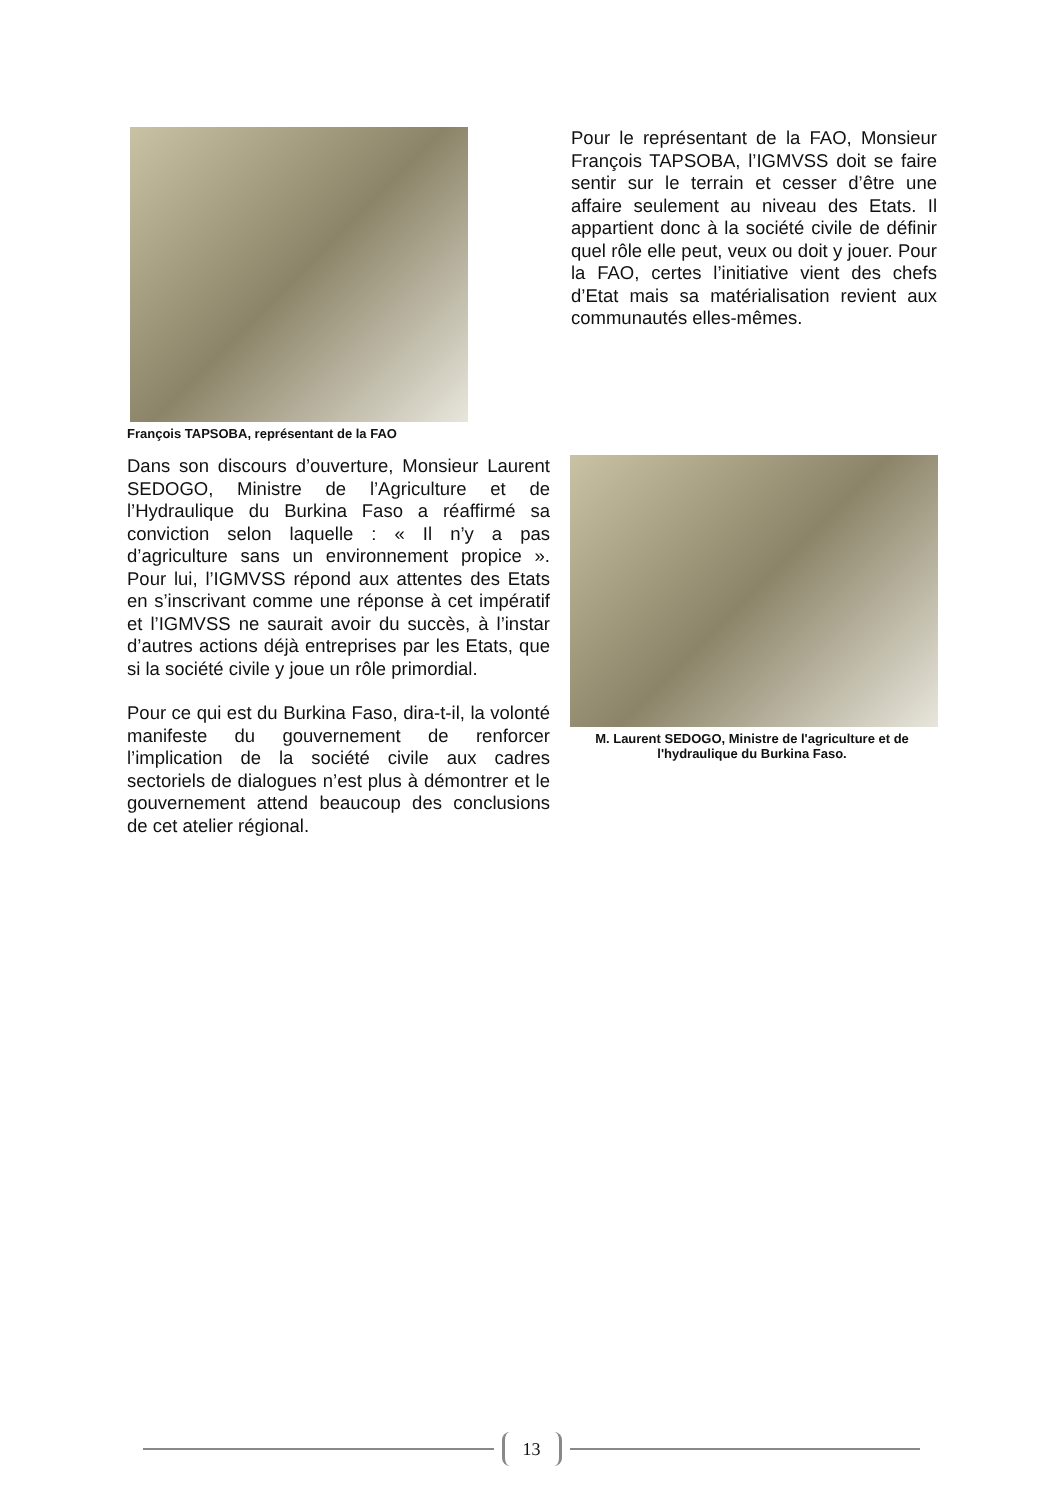François TAPSOBA, représentant de la FAO
Pour le représentant de la FAO, Monsieur François TAPSOBA, l’IGMVSS doit se faire sentir sur le terrain et cesser d’être une affaire seulement au niveau des Etats. Il appartient donc à la société civile de définir quel rôle elle peut, veux ou doit y jouer. Pour la FAO, certes l’initiative vient des chefs d’Etat mais sa matérialisation revient aux communautés elles-mêmes.
Dans son discours d’ouverture, Monsieur Laurent SEDOGO, Ministre de l’Agriculture et de l’Hydraulique du Burkina Faso a réaffirmé sa conviction selon laquelle : « Il n’y a pas d’agriculture sans un environnement propice ». Pour lui, l’IGMVSS répond aux attentes des Etats en s’inscrivant comme une réponse à cet impératif et l’IGMVSS ne saurait avoir du succès, à l’instar d’autres actions déjà entreprises par les Etats, que si la société civile y joue un rôle primordial.
Pour ce qui est du Burkina Faso, dira-t-il, la volonté manifeste du gouvernement de renforcer l’implication de la société civile aux cadres sectoriels de dialogues n’est plus à démontrer et le gouvernement attend beaucoup des conclusions de cet atelier régional.
M. Laurent SEDOGO, Ministre de l'agriculture et de l'hydraulique du Burkina Faso.
13